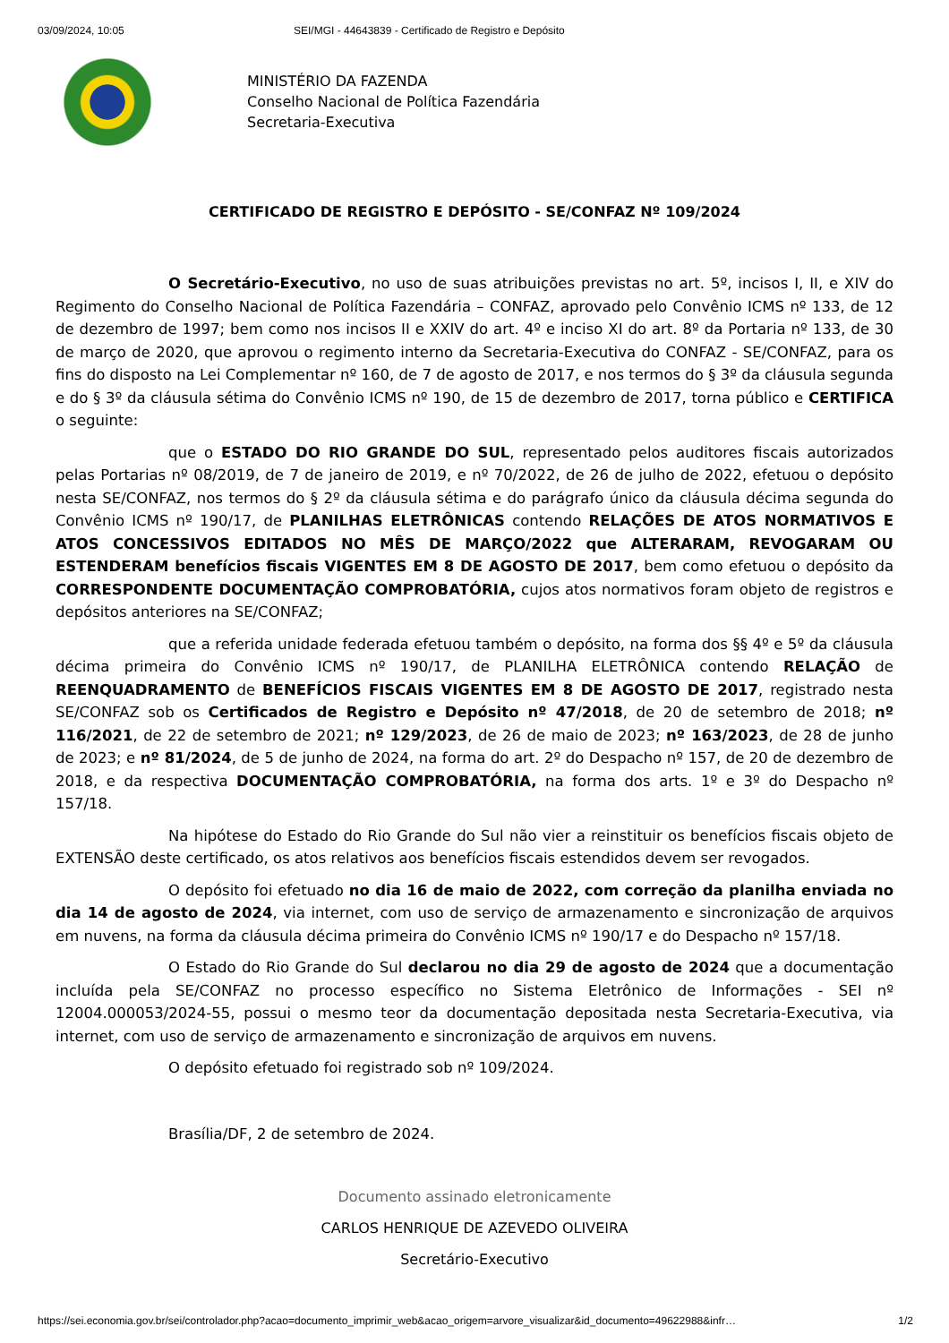03/09/2024, 10:05 SEI/MGI - 44643839 - Certificado de Registro e Depósito
MINISTÉRIO DA FAZENDA
Conselho Nacional de Política Fazendária
Secretaria-Executiva
CERTIFICADO DE REGISTRO E DEPÓSITO - SE/CONFAZ Nº 109/2024
O Secretário-Executivo, no uso de suas atribuições previstas no art. 5º, incisos I, II, e XIV do Regimento do Conselho Nacional de Política Fazendária – CONFAZ, aprovado pelo Convênio ICMS nº 133, de 12 de dezembro de 1997; bem como nos incisos II e XXIV do art. 4º e inciso XI do art. 8º da Portaria nº 133, de 30 de março de 2020, que aprovou o regimento interno da Secretaria-Executiva do CONFAZ - SE/CONFAZ, para os fins do disposto na Lei Complementar nº 160, de 7 de agosto de 2017, e nos termos do § 3º da cláusula segunda e do § 3º da cláusula sétima do Convênio ICMS nº 190, de 15 de dezembro de 2017, torna público e CERTIFICA o seguinte:
que o ESTADO DO RIO GRANDE DO SUL, representado pelos auditores fiscais autorizados pelas Portarias nº 08/2019, de 7 de janeiro de 2019, e nº 70/2022, de 26 de julho de 2022, efetuou o depósito nesta SE/CONFAZ, nos termos do § 2º da cláusula sétima e do parágrafo único da cláusula décima segunda do Convênio ICMS nº 190/17, de PLANILHAS ELETRÔNICAS contendo RELAÇÕES DE ATOS NORMATIVOS E ATOS CONCESSIVOS EDITADOS NO MÊS DE MARÇO/2022 que ALTERARAM, REVOGARAM OU ESTENDERAM benefícios fiscais VIGENTES EM 8 DE AGOSTO DE 2017, bem como efetuou o depósito da CORRESPONDENTE DOCUMENTAÇÃO COMPROBATÓRIA, cujos atos normativos foram objeto de registros e depósitos anteriores na SE/CONFAZ;
que a referida unidade federada efetuou também o depósito, na forma dos §§ 4º e 5º da cláusula décima primeira do Convênio ICMS nº 190/17, de PLANILHA ELETRÔNICA contendo RELAÇÃO de REENQUADRAMENTO de BENEFÍCIOS FISCAIS VIGENTES EM 8 DE AGOSTO DE 2017, registrado nesta SE/CONFAZ sob os Certificados de Registro e Depósito nº 47/2018, de 20 de setembro de 2018; nº 116/2021, de 22 de setembro de 2021; nº 129/2023, de 26 de maio de 2023; nº 163/2023, de 28 de junho de 2023; e nº 81/2024, de 5 de junho de 2024, na forma do art. 2º do Despacho nº 157, de 20 de dezembro de 2018, e da respectiva DOCUMENTAÇÃO COMPROBATÓRIA, na forma dos arts. 1º e 3º do Despacho nº 157/18.
Na hipótese do Estado do Rio Grande do Sul não vier a reinstituir os benefícios fiscais objeto de EXTENSÃO deste certificado, os atos relativos aos benefícios fiscais estendidos devem ser revogados.
O depósito foi efetuado no dia 16 de maio de 2022, com correção da planilha enviada no dia 14 de agosto de 2024, via internet, com uso de serviço de armazenamento e sincronização de arquivos em nuvens, na forma da cláusula décima primeira do Convênio ICMS nº 190/17 e do Despacho nº 157/18.
O Estado do Rio Grande do Sul declarou no dia 29 de agosto de 2024 que a documentação incluída pela SE/CONFAZ no processo específico no Sistema Eletrônico de Informações - SEI nº 12004.000053/2024-55, possui o mesmo teor da documentação depositada nesta Secretaria-Executiva, via internet, com uso de serviço de armazenamento e sincronização de arquivos em nuvens.
O depósito efetuado foi registrado sob nº 109/2024.
Brasília/DF, 2 de setembro de 2024.
Documento assinado eletronicamente
CARLOS HENRIQUE DE AZEVEDO OLIVEIRA
Secretário-Executivo
https://sei.economia.gov.br/sei/controlador.php?acao=documento_imprimir_web&acao_origem=arvore_visualizar&id_documento=49622988&infr… 1/2